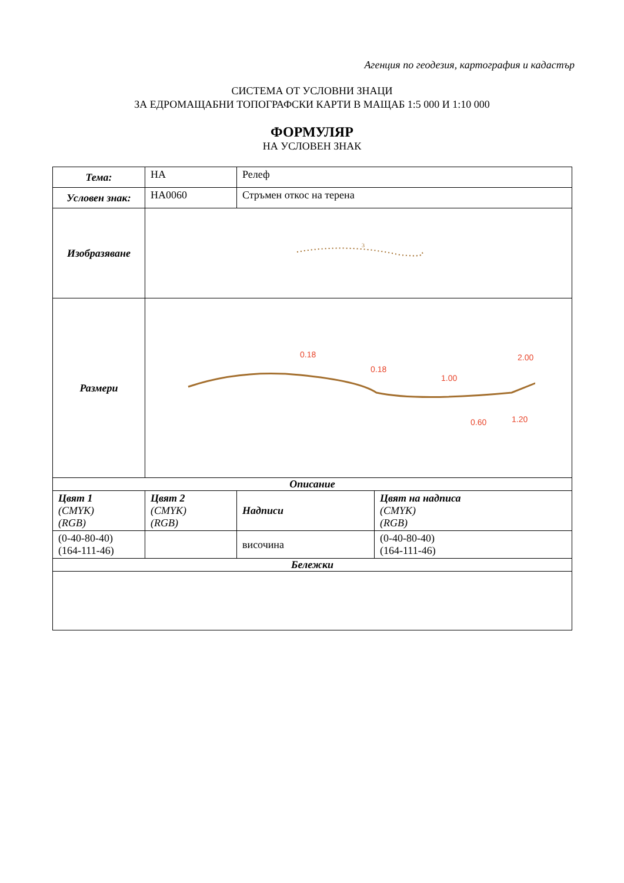Агенция по геодезия, картография и кадастър
СИСТЕМА ОТ УСЛОВНИ ЗНАЦИ
ЗА ЕДРОМАЩАБНИ ТОПОГРАФСКИ КАРТИ В МАЩАБ 1:5 000 И 1:10 000
ФОРМУЛЯР
НА УСЛОВЕН ЗНАК
| Тема: | НА | Релеф | |
| Условен знак: | НА0060 | Стръмен откос на терена | |
| Изобразяване | 3 | | |
| Размери | 0.18 0.18 1.00 2.00 1.20 0.60 | | |
| Описание | | | |
| Цвят 1 (CMYK) (RGB) | Цвят 2 (CMYK) (RGB) | Надписи | Цвят на надписа (CMYK) (RGB) |
| (0-40-80-40) (164-111-46) | | височина | (0-40-80-40) (164-111-46) |
| Бележки | | | |